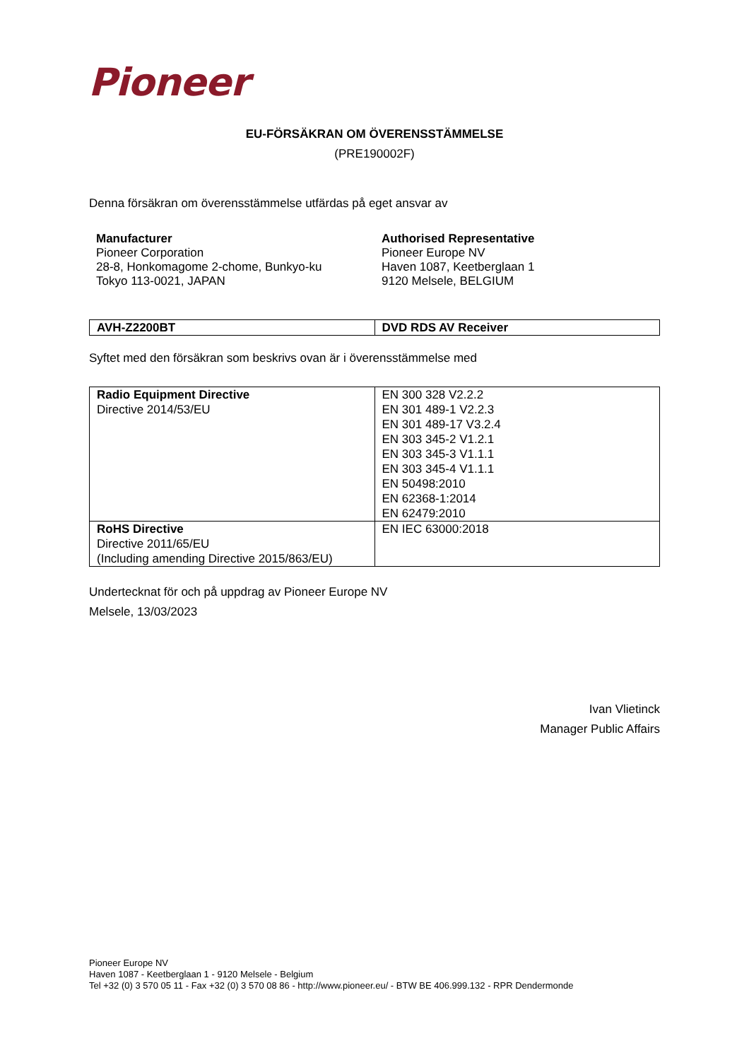Pioneer
EU-FÖRSÄKRAN OM ÖVERENSSTÄMMELSE
(PRE190002F)
Denna försäkran om överensstämmelse utfärdas på eget ansvar av
Manufacturer
Pioneer Corporation
28-8, Honkomagome 2-chome, Bunkyo-ku
Tokyo 113-0021, JAPAN
Authorised Representative
Pioneer Europe NV
Haven 1087, Keetberglaan 1
9120 Melsele, BELGIUM
| AVH-Z2200BT | DVD RDS AV Receiver |
Syftet med den försäkran som beskrivs ovan är i överensstämmelse med
| Radio Equipment Directive Directive 2014/53/EU | EN 300 328 V2.2.2 EN 301 489-1 V2.2.3 EN 301 489-17 V3.2.4 EN 303 345-2 V1.2.1 EN 303 345-3 V1.1.1 EN 303 345-4 V1.1.1 EN 50498:2010 EN 62368-1:2014 EN 62479:2010 |
| RoHS Directive Directive 2011/65/EU (Including amending Directive 2015/863/EU) | EN IEC 63000:2018 |
Undertecknat för och på uppdrag av Pioneer Europe NV
Melsele, 13/03/2023
Ivan Vlietinck
Manager Public Affairs
Pioneer Europe NV
Haven 1087 - Keetberglaan 1 - 9120 Melsele - Belgium
Tel +32 (0) 3 570 05 11 - Fax +32 (0) 3 570 08 86 - http://www.pioneer.eu/ - BTW BE 406.999.132 - RPR Dendermonde